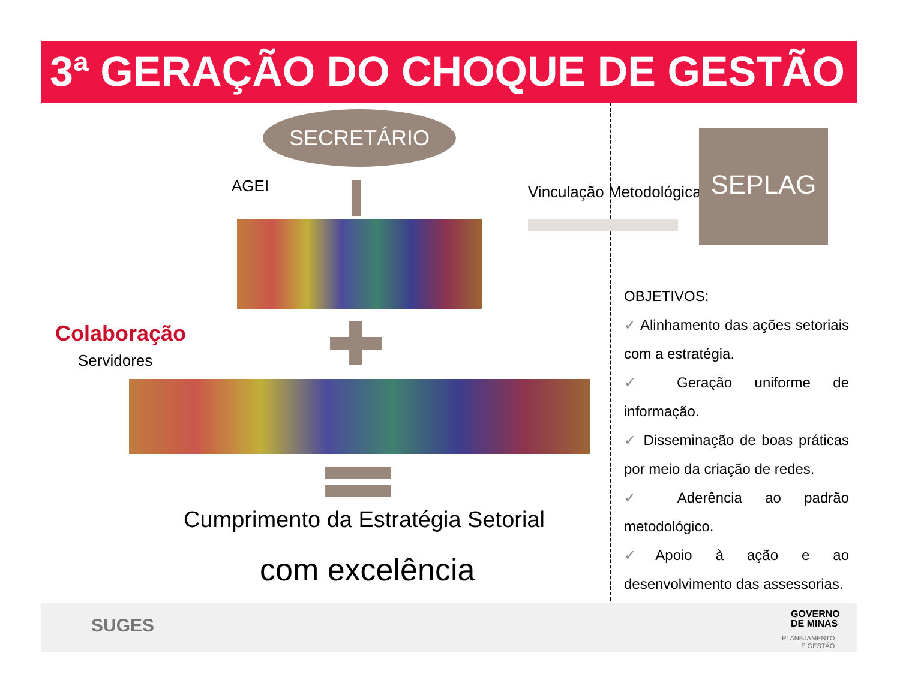3ª GERAÇÃO DO CHOQUE DE GESTÃO
SECRETÁRIO
AGEI Vinculação Metodológica
SEPLAG
Colaboração
Servidores
Cumprimento da Estratégia Setorial
com excelência
OBJETIVOS:
✓ Alinhamento das ações setoriais com a estratégia.
✓ Geração uniforme de informação.
✓ Disseminação de boas práticas por meio da criação de redes.
✓ Aderência ao padrão metodológico.
✓Apoio à ação e ao desenvolvimento das assessorias.
SUGES
GOVERNO
DE MINAS
PLANEJAMENTO
E GESTÃO